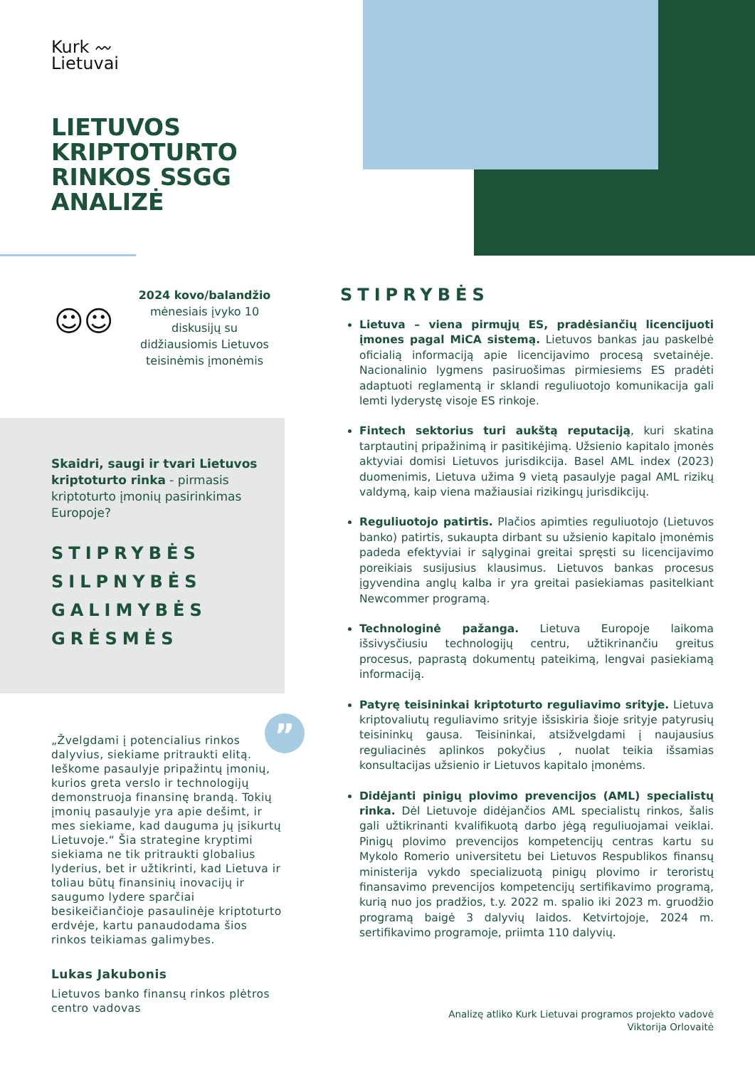Kurk 〰
Lietuvai
LIETUVOS KRIPTOTURTO RINKOS SSGG ANALIZĖ
☺☺
2024 kovo/balandžio mėnesiais įvyko 10 diskusijų su didžiausiomis Lietuvos teisinėmis įmonėmis
Skaidri, saugi ir tvari Lietuvos kriptoturto rinka - pirmasis kriptoturto įmonių pasirinkimas Europoje?
STIPRYBĖS
SILPNYBĖS
GALIMYBĖS
GRĖSMĖS
”
„Žvelgdami į potencialius rinkos dalyvius, siekiame pritraukti elitą. Ieškome pasaulyje pripažintų įmonių, kurios greta verslo ir technologijų demonstruoja finansinę brandą. Tokių įmonių pasaulyje yra apie dešimt, ir mes siekiame, kad dauguma jų įsikurtų Lietuvoje.“ Šia strategine kryptimi siekiama ne tik pritraukti globalius lyderius, bet ir užtikrinti, kad Lietuva ir toliau būtų finansinių inovacijų ir saugumo lydere sparčiai besikeičiančioje pasaulinėje kriptoturto erdvėje, kartu panaudodama šios rinkos teikiamas galimybes.
Lukas Jakubonis
Lietuvos banko finansų rinkos plėtros centro vadovas
STIPRYBĖS
Lietuva – viena pirmųjų ES, pradėsiančių licencijuoti įmones pagal MiCA sistemą. Lietuvos bankas jau paskelbė oficialią informaciją apie licencijavimo procesą svetainėje. Nacionalinio lygmens pasiruošimas pirmiesiems ES pradėti adaptuoti reglamentą ir sklandi reguliuotojo komunikacija gali lemti lyderystę visoje ES rinkoje.
Fintech sektorius turi aukštą reputaciją, kuri skatina tarptautinį pripažinimą ir pasitikėjimą. Užsienio kapitalo įmonės aktyviai domisi Lietuvos jurisdikcija. Basel AML index (2023) duomenimis, Lietuva užima 9 vietą pasaulyje pagal AML rizikų valdymą, kaip viena mažiausiai rizikingų jurisdikcijų.
Reguliuotojo patirtis. Plačios apimties reguliuotojo (Lietuvos banko) patirtis, sukaupta dirbant su užsienio kapitalo įmonėmis padeda efektyviai ir sąlyginai greitai spręsti su licencijavimo poreikiais susijusius klausimus. Lietuvos bankas procesus įgyvendina anglų kalba ir yra greitai pasiekiamas pasitelkiant Newcommer programą.
Technologinė pažanga. Lietuva Europoje laikoma išsivysčiusiu technologijų centru, užtikrinančiu greitus procesus, paprastą dokumentų pateikimą, lengvai pasiekiamą informaciją.
Patyrę teisininkai kriptoturto reguliavimo srityje. Lietuva kriptovaliutų reguliavimo srityje išsiskiria šioje srityje patyrusių teisininkų gausa. Teisininkai, atsižvelgdami į naujausius reguliacinės aplinkos pokyčius , nuolat teikia išsamias konsultacijas užsienio ir Lietuvos kapitalo įmonėms.
Didėjanti pinigų plovimo prevencijos (AML) specialistų rinka. Dėl Lietuvoje didėjančios AML specialistų rinkos, šalis gali užtikrinanti kvalifikuotą darbo jėgą reguliuojamai veiklai. Pinigų plovimo prevencijos kompetencijų centras kartu su Mykolo Romerio universitetu bei Lietuvos Respublikos finansų ministerija vykdo specializuotą pinigų plovimo ir teroristų finansavimo prevencijos kompetencijų sertifikavimo programą, kurią nuo jos pradžios, t.y. 2022 m. spalio iki 2023 m. gruodžio programą baigė 3 dalyvių laidos. Ketvirtojoje, 2024 m. sertifikavimo programoje, priimta 110 dalyvių.
Analizę atliko Kurk Lietuvai programos projekto vadovė
Viktorija Orlovaitė